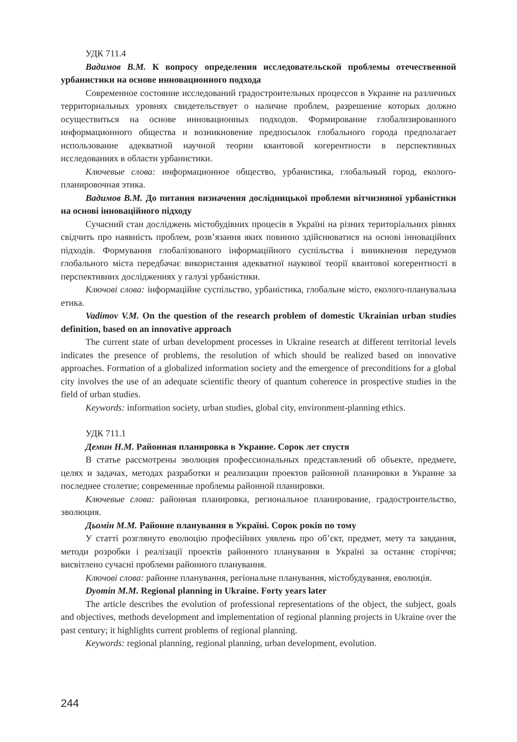УДК 711.4
Вадимов В.М. К вопросу определения исследовательской проблемы отечественной урбанистики на основе инновационного подхода
Современное состояние исследований градостроительных процессов в Украине на различных территориальных уровнях свидетельствует о наличие проблем, разрешение которых должно осуществиться на основе инновационных подходов. Формирование глобализированного информационного общества и возникновение предпосылок глобального города предполагает использование адекватной научной теории квантовой когерентности в перспективных исследованиях в области урбанистики.
Ключевые слова: информационное общество, урбанистика, глобальный город, еколого-планировочная этика.
Вадимов В.М. До питання визначення дослідницької проблеми вітчизняної урбаністики на основі інноваційного підходу
Сучасний стан досліджень містобудівних процесів в Україні на різних територіальних рівнях свідчить про наявність проблем, розв’язання яких повинно здійснюватися на основі інноваційних підходів. Формування глобалізованого інформаційного суспільства і виникнення передумов глобального міста передбачає використання адекватної наукової теорії квантової когерентності в перспективних дослідженнях у галузі урбаністики.
Ключові слова: інформаційне суспільство, урбаністика, глобальне місто, еколого-планувальна етика.
Vadimov V.M. On the question of the research problem of domestic Ukrainian urban studies definition, based on an innovative approach
The current state of urban development processes in Ukraine research at different territorial levels indicates the presence of problems, the resolution of which should be realized based on innovative approaches. Formation of a globalized information society and the emergence of preconditions for a global city involves the use of an adequate scientific theory of quantum coherence in prospective studies in the field of urban studies.
Keywords: information society, urban studies, global city, environment-planning ethics.
УДК 711.1
Демин Н.М. Районная планировка в Украине. Сорок лет спустя
В статье рассмотрены эволюция профессиональных представлений об объекте, предмете, целях и задачах, методах разработки и реализации проектов районной планировки в Украине за последнее столетие; современные проблемы районной планировки.
Ключевые слова: районная планировка, региональное планирование, градостроительство, эволюция.
Дьомін М.М. Районне планування в Україні. Сорок років по тому
У статті розглянуто еволюцію професійних уявлень про об’єкт, предмет, мету та завдання, методи розробки і реалізації проектів районного планування в Україні за останнє сторіччя; висвітлено сучасні проблеми районного планування.
Ключові слова: районне планування, регіональне планування, містобудування, еволюція.
Dyomin M.M. Regional planning in Ukraine. Forty years later
The article describes the evolution of professional representations of the object, the subject, goals and objectives, methods development and implementation of regional planning projects in Ukraine over the past century; it highlights current problems of regional planning.
Keywords: regional planning, regional planning, urban development, evolution.
244